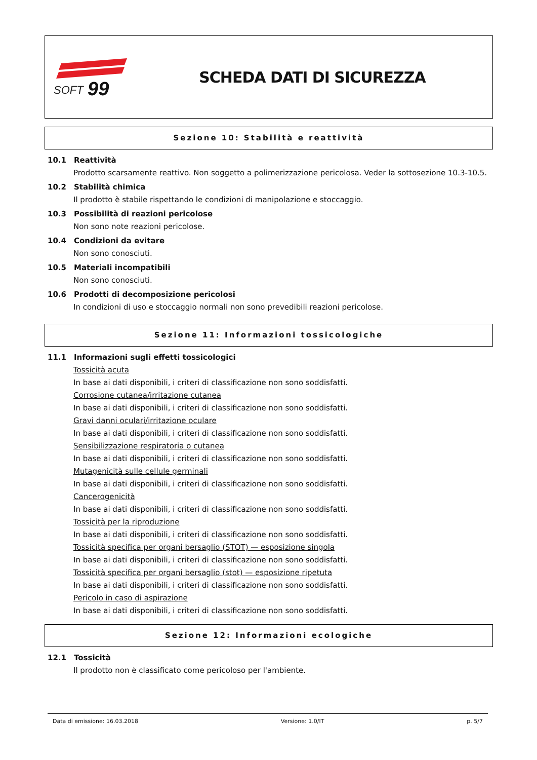SOFT
99
SCHEDA DATI DI SICUREZZA
Sezione 10: Stabilità e reattività
10.1 Reattività
Prodotto scarsamente reattivo. Non soggetto a polimerizzazione pericolosa. Veder la sottosezione 10.3-10.5.
10.2 Stabilità chimica
Il prodotto è stabile rispettando le condizioni di manipolazione e stoccaggio.
10.3 Possibilità di reazioni pericolose
Non sono note reazioni pericolose.
10.4 Condizioni da evitare
Non sono conosciuti.
10.5 Materiali incompatibili
Non sono conosciuti.
10.6 Prodotti di decomposizione pericolosi
In condizioni di uso e stoccaggio normali non sono prevedibili reazioni pericolose.
Sezione 11: Informazioni tossicologiche
11.1 Informazioni sugli effetti tossicologici
Tossicità acuta
In base ai dati disponibili, i criteri di classificazione non sono soddisfatti.
Corrosione cutanea/irritazione cutanea
In base ai dati disponibili, i criteri di classificazione non sono soddisfatti.
Gravi danni oculari/irritazione oculare
In base ai dati disponibili, i criteri di classificazione non sono soddisfatti.
Sensibilizzazione respiratoria o cutanea
In base ai dati disponibili, i criteri di classificazione non sono soddisfatti.
Mutagenicità sulle cellule germinali
In base ai dati disponibili, i criteri di classificazione non sono soddisfatti.
Cancerogenicità
In base ai dati disponibili, i criteri di classificazione non sono soddisfatti.
Tossicità per la riproduzione
In base ai dati disponibili, i criteri di classificazione non sono soddisfatti.
Tossicità specifica per organi bersaglio (STOT) — esposizione singola
In base ai dati disponibili, i criteri di classificazione non sono soddisfatti.
Tossicità specifica per organi bersaglio (stot) — esposizione ripetuta
In base ai dati disponibili, i criteri di classificazione non sono soddisfatti.
Pericolo in caso di aspirazione
In base ai dati disponibili, i criteri di classificazione non sono soddisfatti.
Sezione 12: Informazioni ecologiche
12.1 Tossicità
Il prodotto non è classificato come pericoloso per l'ambiente.
Data di emissione: 16.03.2018 Versione: 1.0/IT p. 5/7